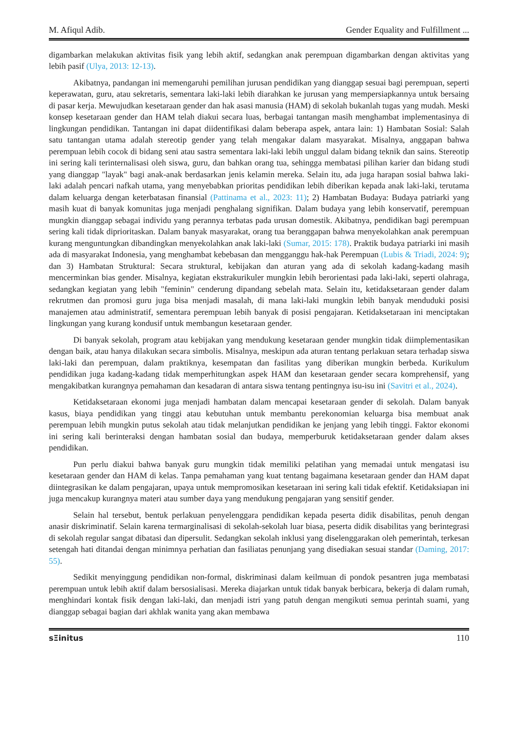M. Afiqul Adib. Gender Equality and Fulfillment ...
digambarkan melakukan aktivitas fisik yang lebih aktif, sedangkan anak perempuan digambarkan dengan aktivitas yang lebih pasif (Ulya, 2013: 12-13).
Akibatnya, pandangan ini memengaruhi pemilihan jurusan pendidikan yang dianggap sesuai bagi perempuan, seperti keperawatan, guru, atau sekretaris, sementara laki-laki lebih diarahkan ke jurusan yang mempersiapkannya untuk bersaing di pasar kerja. Mewujudkan kesetaraan gender dan hak asasi manusia (HAM) di sekolah bukanlah tugas yang mudah. Meski konsep kesetaraan gender dan HAM telah diakui secara luas, berbagai tantangan masih menghambat implementasinya di lingkungan pendidikan. Tantangan ini dapat diidentifikasi dalam beberapa aspek, antara lain: 1) Hambatan Sosial: Salah satu tantangan utama adalah stereotip gender yang telah mengakar dalam masyarakat. Misalnya, anggapan bahwa perempuan lebih cocok di bidang seni atau sastra sementara laki-laki lebih unggul dalam bidang teknik dan sains. Stereotip ini sering kali terinternalisasi oleh siswa, guru, dan bahkan orang tua, sehingga membatasi pilihan karier dan bidang studi yang dianggap "layak" bagi anak-anak berdasarkan jenis kelamin mereka. Selain itu, ada juga harapan sosial bahwa laki-laki adalah pencari nafkah utama, yang menyebabkan prioritas pendidikan lebih diberikan kepada anak laki-laki, terutama dalam keluarga dengan keterbatasan finansial (Pattinama et al., 2023: 11); 2) Hambatan Budaya: Budaya patriarki yang masih kuat di banyak komunitas juga menjadi penghalang signifikan. Dalam budaya yang lebih konservatif, perempuan mungkin dianggap sebagai individu yang perannya terbatas pada urusan domestik. Akibatnya, pendidikan bagi perempuan sering kali tidak diprioritaskan. Dalam banyak masyarakat, orang tua beranggapan bahwa menyekolahkan anak perempuan kurang menguntungkan dibandingkan menyekolahkan anak laki-laki (Sumar, 2015: 178). Praktik budaya patriarki ini masih ada di masyarakat Indonesia, yang menghambat kebebasan dan mengganggu hak-hak Perempuan (Lubis & Triadi, 2024: 9); dan 3) Hambatan Struktural: Secara struktural, kebijakan dan aturan yang ada di sekolah kadang-kadang masih mencerminkan bias gender. Misalnya, kegiatan ekstrakurikuler mungkin lebih berorientasi pada laki-laki, seperti olahraga, sedangkan kegiatan yang lebih "feminin" cenderung dipandang sebelah mata. Selain itu, ketidaksetaraan gender dalam rekrutmen dan promosi guru juga bisa menjadi masalah, di mana laki-laki mungkin lebih banyak menduduki posisi manajemen atau administratif, sementara perempuan lebih banyak di posisi pengajaran. Ketidaksetaraan ini menciptakan lingkungan yang kurang kondusif untuk membangun kesetaraan gender.
Di banyak sekolah, program atau kebijakan yang mendukung kesetaraan gender mungkin tidak diimplementasikan dengan baik, atau hanya dilakukan secara simbolis. Misalnya, meskipun ada aturan tentang perlakuan setara terhadap siswa laki-laki dan perempuan, dalam praktiknya, kesempatan dan fasilitas yang diberikan mungkin berbeda. Kurikulum pendidikan juga kadang-kadang tidak memperhitungkan aspek HAM dan kesetaraan gender secara komprehensif, yang mengakibatkan kurangnya pemahaman dan kesadaran di antara siswa tentang pentingnya isu-isu ini (Savitri et al., 2024).
Ketidaksetaraan ekonomi juga menjadi hambatan dalam mencapai kesetaraan gender di sekolah. Dalam banyak kasus, biaya pendidikan yang tinggi atau kebutuhan untuk membantu perekonomian keluarga bisa membuat anak perempuan lebih mungkin putus sekolah atau tidak melanjutkan pendidikan ke jenjang yang lebih tinggi. Faktor ekonomi ini sering kali berinteraksi dengan hambatan sosial dan budaya, memperburuk ketidaksetaraan gender dalam akses pendidikan.
Pun perlu diakui bahwa banyak guru mungkin tidak memiliki pelatihan yang memadai untuk mengatasi isu kesetaraan gender dan HAM di kelas. Tanpa pemahaman yang kuat tentang bagaimana kesetaraan gender dan HAM dapat diintegrasikan ke dalam pengajaran, upaya untuk mempromosikan kesetaraan ini sering kali tidak efektif. Ketidaksiapan ini juga mencakup kurangnya materi atau sumber daya yang mendukung pengajaran yang sensitif gender.
Selain hal tersebut, bentuk perlakuan penyelenggara pendidikan kepada peserta didik disabilitas, penuh dengan anasir diskriminatif. Selain karena termarginalisasi di sekolah-sekolah luar biasa, peserta didik disabilitas yang berintegrasi di sekolah regular sangat dibatasi dan dipersulit. Sedangkan sekolah inklusi yang diselenggarakan oleh pemerintah, terkesan setengah hati ditandai dengan minimnya perhatian dan fasiliatas penunjang yang disediakan sesuai standar (Daming, 2017: 55).
Sedikit menyinggung pendidikan non-formal, diskriminasi dalam keilmuan di pondok pesantren juga membatasi perempuan untuk lebih aktif dalam bersosialisasi. Mereka diajarkan untuk tidak banyak berbicara, bekerja di dalam rumah, menghindari kontak fisik dengan laki-laki, dan menjadi istri yang patuh dengan mengikuti semua perintah suami, yang dianggap sebagai bagian dari akhlak wanita yang akan membawa
sΞinitus 110